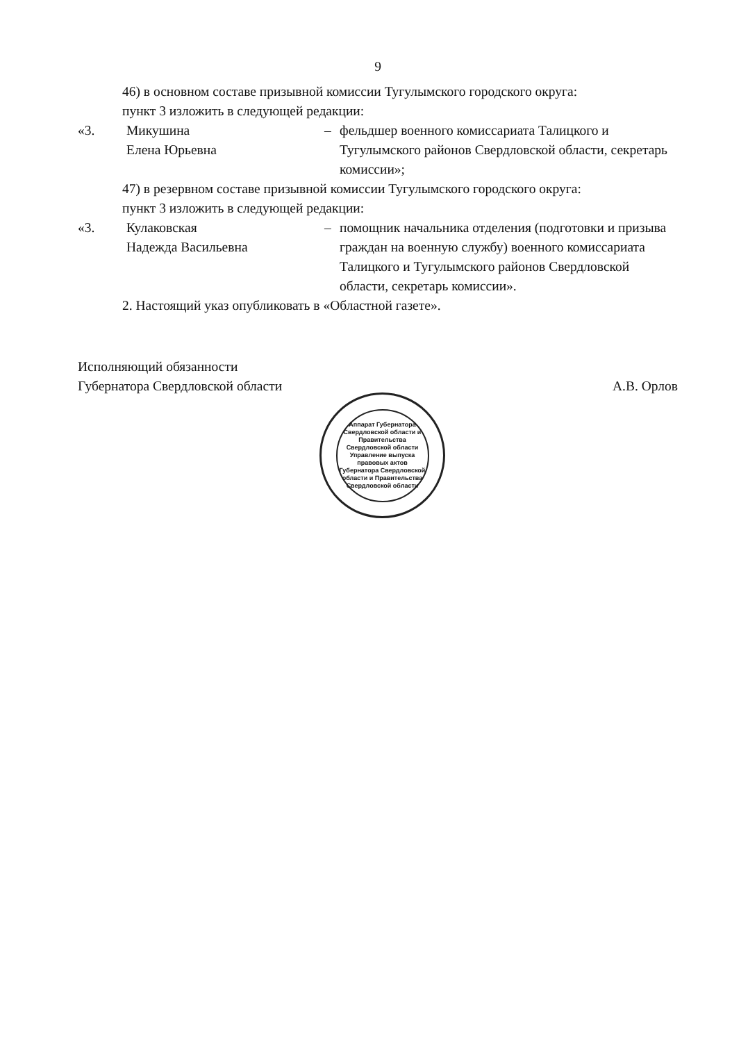9
46) в основном составе призывной комиссии Тугулымского городского округа:
пункт 3 изложить в следующей редакции:
«3. Микушина
Елена Юрьевна
– фельдшер военного комиссариата Талицкого и Тугулымского районов Свердловской области, секретарь комиссии»;
47) в резервном составе призывной комиссии Тугулымского городского округа:
пункт 3 изложить в следующей редакции:
«3. Кулаковская
Надежда Васильевна
– помощник начальника отделения (подготовки и призыва граждан на военную службу) военного комиссариата Талицкого и Тугулымского районов Свердловской области, секретарь комиссии».
2. Настоящий указ опубликовать в «Областной газете».
Исполняющий обязанности
Губернатора Свердловской области
А.В. Орлов
Аппарат Губернатора Свердловской области и Правительства Свердловской области
Управление выпуска правовых актов Губернатора Свердловской области и Правительства Свердловской области